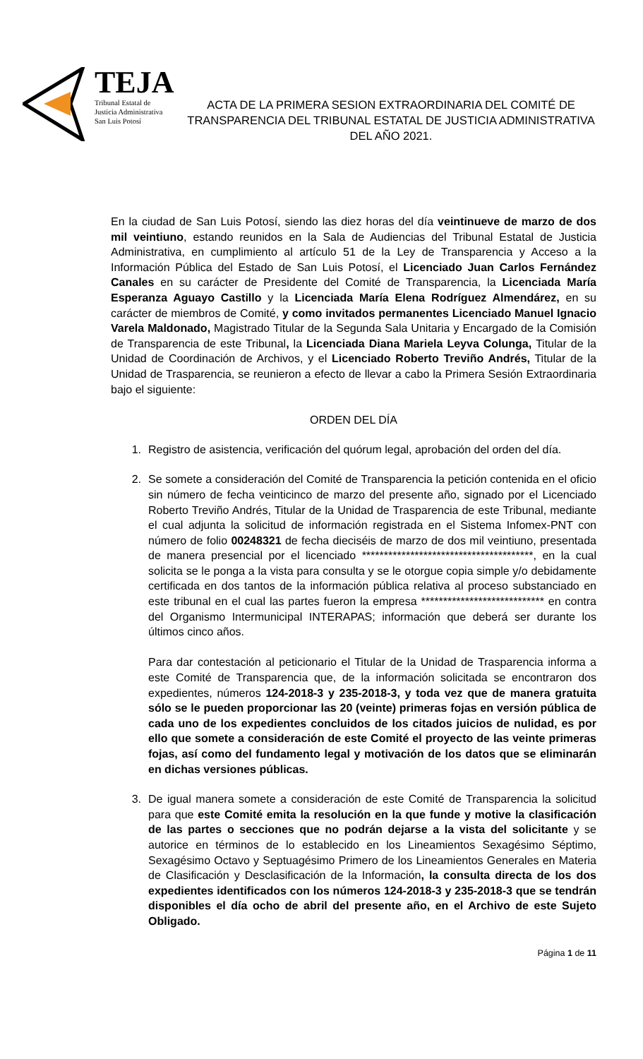TEJA
Tribunal Estatal de
Justicia Administrativa
San Luis Potosí
ACTA DE LA PRIMERA SESION EXTRAORDINARIA DEL COMITÉ DE TRANSPARENCIA DEL TRIBUNAL ESTATAL DE JUSTICIA ADMINISTRATIVA DEL AÑO 2021.
En la ciudad de San Luis Potosí, siendo las diez horas del día veintinueve de marzo de dos mil veintiuno, estando reunidos en la Sala de Audiencias del Tribunal Estatal de Justicia Administrativa, en cumplimiento al artículo 51 de la Ley de Transparencia y Acceso a la Información Pública del Estado de San Luis Potosí, el Licenciado Juan Carlos Fernández Canales en su carácter de Presidente del Comité de Transparencia, la Licenciada María Esperanza Aguayo Castillo y la Licenciada María Elena Rodríguez Almendárez, en su carácter de miembros de Comité, y como invitados permanentes Licenciado Manuel Ignacio Varela Maldonado, Magistrado Titular de la Segunda Sala Unitaria y Encargado de la Comisión de Transparencia de este Tribunal, la Licenciada Diana Mariela Leyva Colunga, Titular de la Unidad de Coordinación de Archivos, y el Licenciado Roberto Treviño Andrés, Titular de la Unidad de Trasparencia, se reunieron a efecto de llevar a cabo la Primera Sesión Extraordinaria bajo el siguiente:
ORDEN DEL DÍA
1. Registro de asistencia, verificación del quórum legal, aprobación del orden del día.
2. Se somete a consideración del Comité de Transparencia la petición contenida en el oficio sin número de fecha veinticinco de marzo del presente año, signado por el Licenciado Roberto Treviño Andrés, Titular de la Unidad de Trasparencia de este Tribunal, mediante el cual adjunta la solicitud de información registrada en el Sistema Infomex-PNT con número de folio 00248321 de fecha dieciséis de marzo de dos mil veintiuno, presentada de manera presencial por el licenciado ***************************************, en la cual solicita se le ponga a la vista para consulta y se le otorgue copia simple y/o debidamente certificada en dos tantos de la información pública relativa al proceso substanciado en este tribunal en el cual las partes fueron la empresa **************************** en contra del Organismo Intermunicipal INTERAPAS; información que deberá ser durante los últimos cinco años.
Para dar contestación al peticionario el Titular de la Unidad de Trasparencia informa a este Comité de Transparencia que, de la información solicitada se encontraron dos expedientes, números 124-2018-3 y 235-2018-3, y toda vez que de manera gratuita sólo se le pueden proporcionar las 20 (veinte) primeras fojas en versión pública de cada uno de los expedientes concluidos de los citados juicios de nulidad, es por ello que somete a consideración de este Comité el proyecto de las veinte primeras fojas, así como del fundamento legal y motivación de los datos que se eliminarán en dichas versiones públicas.
3. De igual manera somete a consideración de este Comité de Transparencia la solicitud para que este Comité emita la resolución en la que funde y motive la clasificación de las partes o secciones que no podrán dejarse a la vista del solicitante y se autorice en términos de lo establecido en los Lineamientos Sexagésimo Séptimo, Sexagésimo Octavo y Septuagésimo Primero de los Lineamientos Generales en Materia de Clasificación y Desclasificación de la Información, la consulta directa de los dos expedientes identificados con los números 124-2018-3 y 235-2018-3 que se tendrán disponibles el día ocho de abril del presente año, en el Archivo de este Sujeto Obligado.
Página 1 de 11